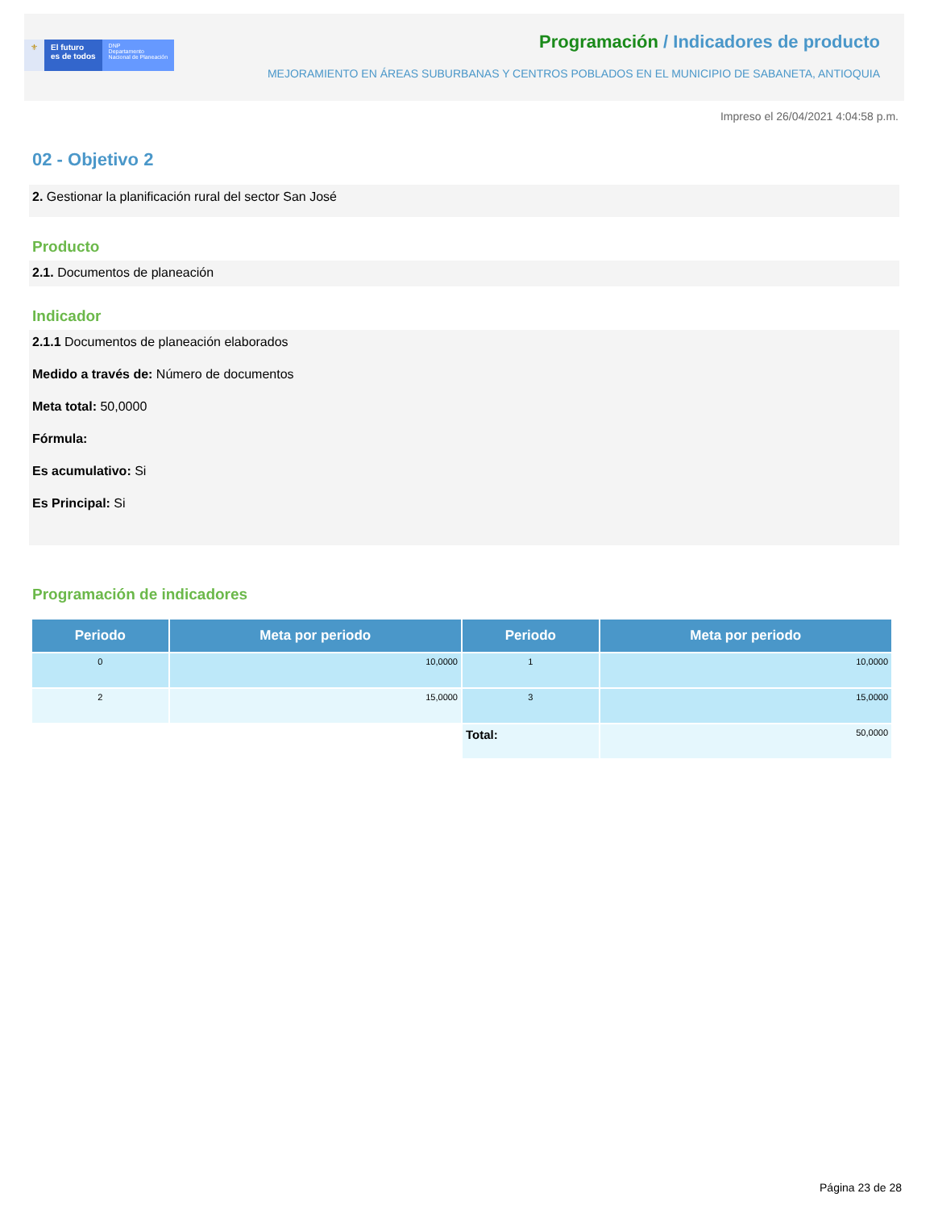⚜ El futuro
es de todos
DNP
Departamento
Nacional de Planeación
Programación / Indicadores de producto
MEJORAMIENTO EN ÁREAS SUBURBANAS Y CENTROS POBLADOS EN EL MUNICIPIO DE SABANETA, ANTIOQUIA
Impreso el 26/04/2021 4:04:58 p.m.
02 - Objetivo 2
2. Gestionar la planificación rural del sector San José
Producto
2.1. Documentos de planeación
Indicador
2.1.1 Documentos de planeación elaborados
Medido a través de: Número de documentos
Meta total: 50,0000
Fórmula:
Es acumulativo: Si
Es Principal: Si
Programación de indicadores
| Periodo | Meta por periodo | Periodo | Meta por periodo |
| --- | --- | --- | --- |
| 0 | 10,0000 | 1 | 10,0000 |
| 2 | 15,0000 | 3 | 15,0000 |
| | | Total: | 50,0000 |
Página 23 de 28